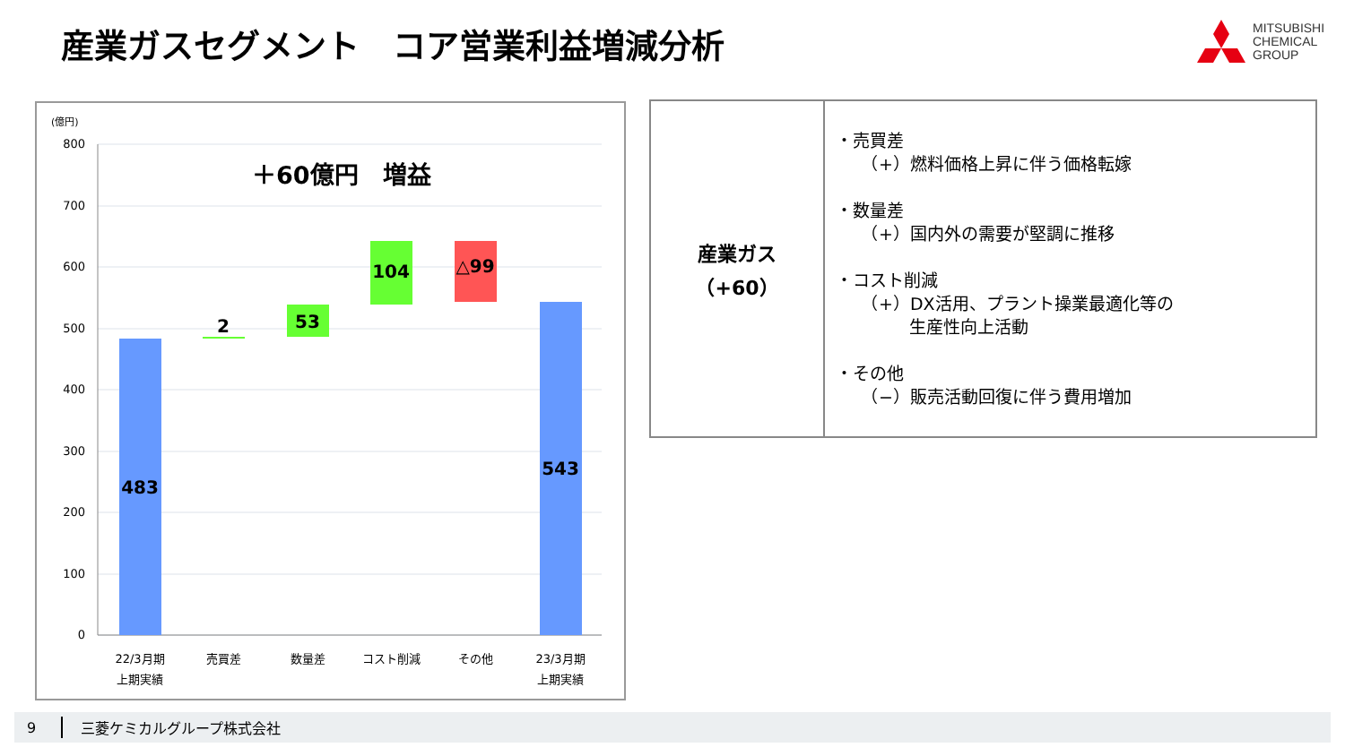産業ガスセグメント　コア営業利益増減分析
MITSUBISHI
CHEMICAL
GROUP
(億円)
800
700
600
500
400
300
200
100
0
＋60億円　増益
483
2
53
104
△99
543
22/3月期
上期実績
売買差
数量差
コスト削減
その他
23/3月期
上期実績
| 産業ガス （+60） | ・売買差 （+）燃料価格上昇に伴う価格転嫁 ・数量差 （+）国内外の需要が堅調に推移 ・コスト削減 （+）DX活用、プラント操業最適化等の 生産性向上活動 ・その他 （−）販売活動回復に伴う費用増加 |
9 三菱ケミカルグループ株式会社